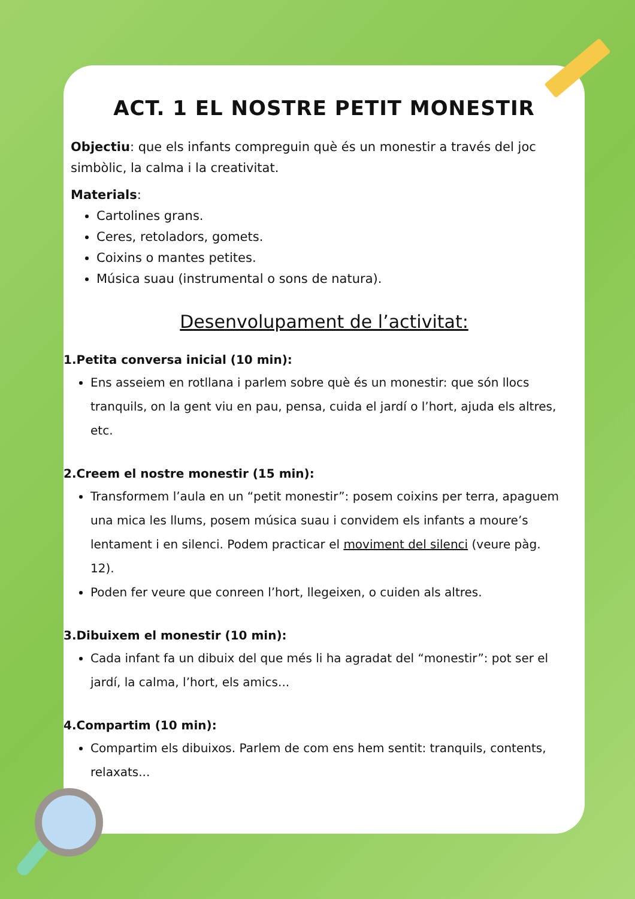ACT. 1 EL NOSTRE PETIT MONESTIR
Objectiu: que els infants compreguin què és un monestir a través del joc simbòlic, la calma i la creativitat.
Materials:
Cartolines grans.
Ceres, retoladors, gomets.
Coixins o mantes petites.
Música suau (instrumental o sons de natura).
Desenvolupament de l’activitat:
1.Petita conversa inicial (10 min):
Ens asseiem en rotllana i parlem sobre què és un monestir: que són llocs tranquils, on la gent viu en pau, pensa, cuida el jardí o l’hort, ajuda els altres, etc.
2.Creem el nostre monestir (15 min):
Transformem l’aula en un “petit monestir”: posem coixins per terra, apaguem una mica les llums, posem música suau i convidem els infants a moure’s lentament i en silenci. Podem practicar el moviment del silenci (veure pàg. 12).
Poden fer veure que conreen l’hort, llegeixen, o cuiden als altres.
3.Dibuixem el monestir (10 min):
Cada infant fa un dibuix del que més li ha agradat del “monestir”: pot ser el jardí, la calma, l’hort, els amics...
4.Compartim (10 min):
Compartim els dibuixos. Parlem de com ens hem sentit: tranquils, contents, relaxats...